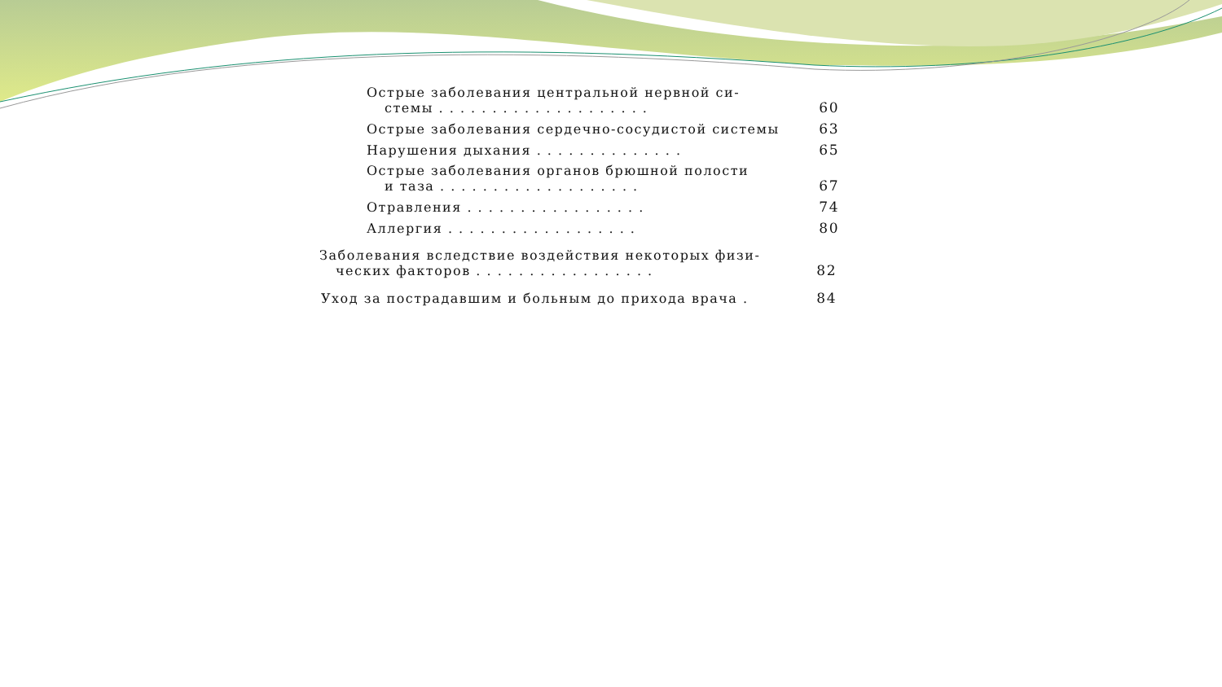Острые заболевания центральной нервной си-
стемы . . . . . . . . . . . . . . . . . . . .
60
Острые заболевания сердечно-сосудистой системы
63
Нарушения дыхания . . . . . . . . . . . . . .
65
Острые заболевания органов брюшной полости
и таза . . . . . . . . . . . . . . . . . . .
67
Отравления . . . . . . . . . . . . . . . . .
74
Аллергия . . . . . . . . . . . . . . . . . .
80
Заболевания вследствие воздействия некоторых физи-
ческих факторов . . . . . . . . . . . . . . . . .
82
Уход за пострадавшим и больным до прихода врача .
84